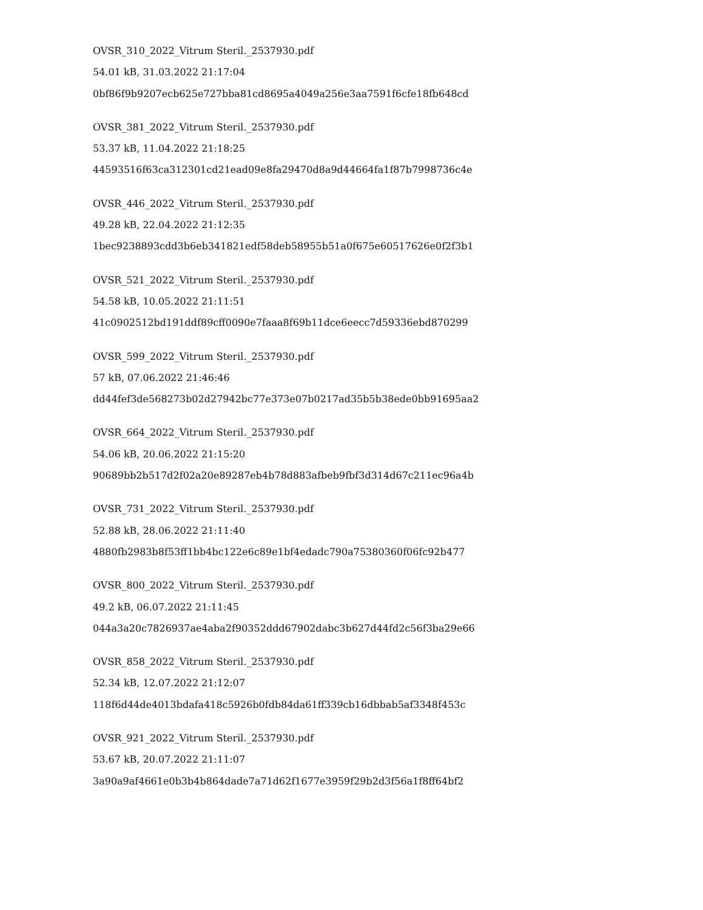OVSR_310_2022_Vitrum Steril._2537930.pdf
54.01 kB, 31.03.2022 21:17:04
0bf86f9b9207ecb625e727bba81cd8695a4049a256e3aa7591f6cfe18fb648cd
OVSR_381_2022_Vitrum Steril._2537930.pdf
53.37 kB, 11.04.2022 21:18:25
44593516f63ca312301cd21ead09e8fa29470d8a9d44664fa1f87b7998736c4e
OVSR_446_2022_Vitrum Steril._2537930.pdf
49.28 kB, 22.04.2022 21:12:35
1bec9238893cdd3b6eb341821edf58deb58955b51a0f675e60517626e0f2f3b1
OVSR_521_2022_Vitrum Steril._2537930.pdf
54.58 kB, 10.05.2022 21:11:51
41c0902512bd191ddf89cff0090e7faaa8f69b11dce6eecc7d59336ebd870299
OVSR_599_2022_Vitrum Steril._2537930.pdf
57 kB, 07.06.2022 21:46:46
dd44fef3de568273b02d27942bc77e373e07b0217ad35b5b38ede0bb91695aa2
OVSR_664_2022_Vitrum Steril._2537930.pdf
54.06 kB, 20.06.2022 21:15:20
90689bb2b517d2f02a20e89287eb4b78d883afbeb9fbf3d314d67c211ec96a4b
OVSR_731_2022_Vitrum Steril._2537930.pdf
52.88 kB, 28.06.2022 21:11:40
4880fb2983b8f53ff1bb4bc122e6c89e1bf4edadc790a75380360f06fc92b477
OVSR_800_2022_Vitrum Steril._2537930.pdf
49.2 kB, 06.07.2022 21:11:45
044a3a20c7826937ae4aba2f90352ddd67902dabc3b627d44fd2c56f3ba29e66
OVSR_858_2022_Vitrum Steril._2537930.pdf
52.34 kB, 12.07.2022 21:12:07
118f6d44de4013bdafa418c5926b0fdb84da61ff339cb16dbbab5af3348f453c
OVSR_921_2022_Vitrum Steril._2537930.pdf
53.67 kB, 20.07.2022 21:11:07
3a90a9af4661e0b3b4b864dade7a71d62f1677e3959f29b2d3f56a1f8ff64bf2